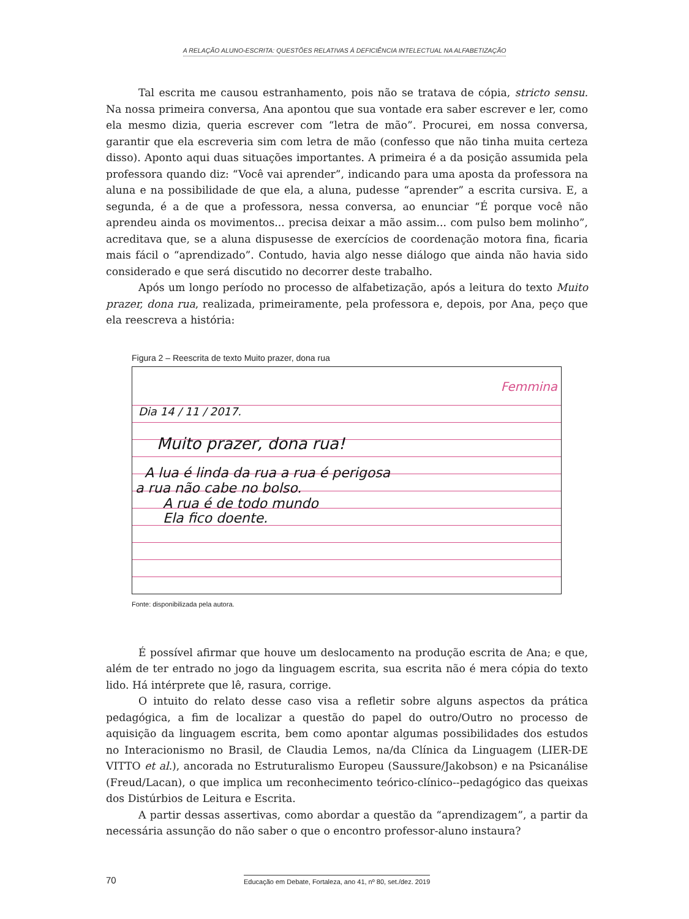A RELAÇÃO ALUNO-ESCRITA: QUESTÕES RELATIVAS À DEFICIÊNCIA INTELECTUAL NA ALFABETIZAÇÃO
Tal escrita me causou estranhamento, pois não se tratava de cópia, stricto sensu. Na nossa primeira conversa, Ana apontou que sua vontade era saber escrever e ler, como ela mesmo dizia, queria escrever com “letra de mão”. Procurei, em nossa conversa, garantir que ela escreveria sim com letra de mão (confesso que não tinha muita certeza disso). Aponto aqui duas situações importantes. A primeira é a da posição assumida pela professora quando diz: “Você vai aprender”, indicando para uma aposta da professora na aluna e na possibilidade de que ela, a aluna, pudesse “aprender” a escrita cursiva. E, a segunda, é a de que a professora, nessa conversa, ao enunciar “É porque você não aprendeu ainda os movimentos... precisa deixar a mão assim... com pulso bem molinho”, acreditava que, se a aluna dispusesse de exercícios de coordenação motora fina, ficaria mais fácil o “aprendizado”. Contudo, havia algo nesse diálogo que ainda não havia sido considerado e que será discutido no decorrer deste trabalho.
Após um longo período no processo de alfabetização, após a leitura do texto Muito prazer, dona rua, realizada, primeiramente, pela professora e, depois, por Ana, peço que ela reescreva a história:
Figura 2 – Reescrita de texto Muito prazer, dona rua
Femmina
Dia 14 / 11 / 2017.
Muito prazer, dona rua!
A lua é linda da rua a rua é perigosa
a rua não cabe no bolso.
A rua é de todo mundo
Ela fico doente.
Fonte: disponibilizada pela autora.
É possível afirmar que houve um deslocamento na produção escrita de Ana; e que, além de ter entrado no jogo da linguagem escrita, sua escrita não é mera cópia do texto lido. Há intérprete que lê, rasura, corrige.
O intuito do relato desse caso visa a refletir sobre alguns aspectos da prática pedagógica, a fim de localizar a questão do papel do outro/Outro no processo de aquisição da linguagem escrita, bem como apontar algumas possibilidades dos estudos no Interacionismo no Brasil, de Claudia Lemos, na/da Clínica da Linguagem (LIER-DE VITTO et al.), ancorada no Estruturalismo Europeu (Saussure/Jakobson) e na Psicanálise (Freud/Lacan), o que implica um reconhecimento teórico-clínico--pedagógico das queixas dos Distúrbios de Leitura e Escrita.
A partir dessas assertivas, como abordar a questão da “aprendizagem”, a partir da necessária assunção do não saber o que o encontro professor-aluno instaura?
70
Educação em Debate, Fortaleza, ano 41, nº 80, set./dez. 2019